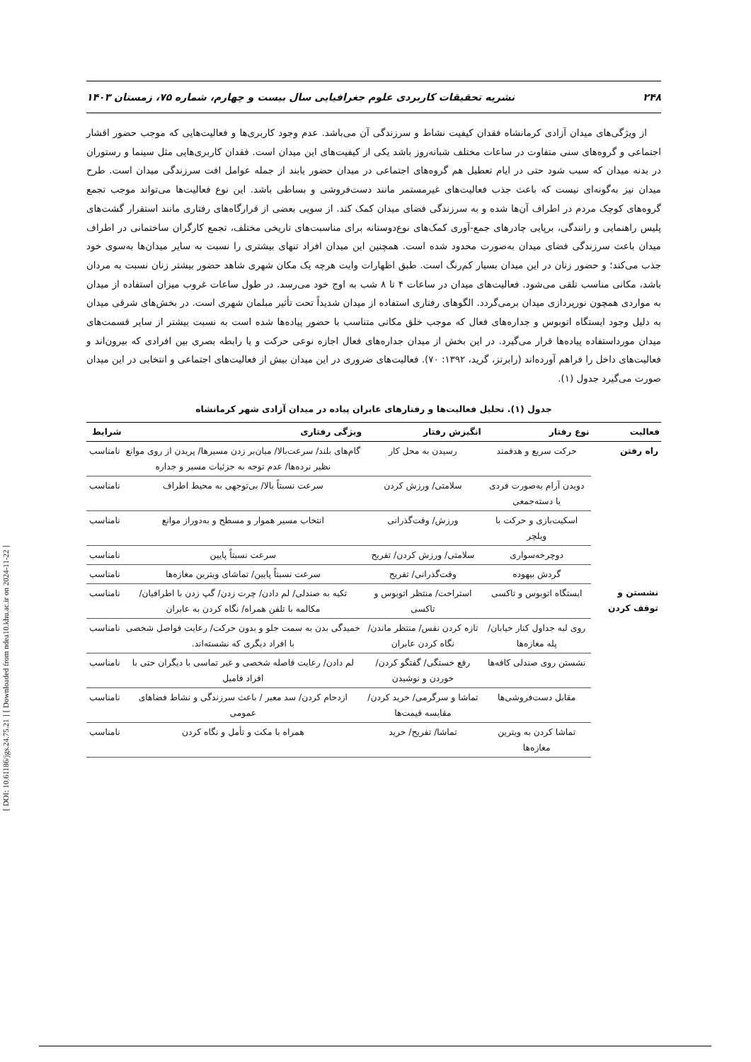[ DOI: 10.61186/jgs.24.75.21 ] [ Downloaded from ndea10.khu.ac.ir on 2024-11-22 ]
۲۴۸ نشریه تحقیقات کاربردی علوم جغرافیایی سال بیست و چهارم، شماره ۷۵، زمستان ۱۴۰۳
از ویژگی‌های میدان آزادی کرمانشاه فقدان کیفیت نشاط و سرزندگی آن می‌باشد. عدم وجود کاربری‌ها و فعالیت‌هایی که موجب حضور اقشار اجتماعی و گروه‌های سنی متفاوت در ساعات مختلف شبانه‌روز باشد یکی از کیفیت‌های این میدان است. فقدان کاربری‌هایی مثل سینما و رستوران در بدنه میدان که سبب شود حتی در ایام تعطیل هم گروه‌های اجتماعی در میدان حضور یابند از جمله عوامل افت سرزندگی میدان است. طرح میدان نیز به‌گونه‌ای نیست که باعث جذب فعالیت‌های غیرمستمر مانند دست‌فروشی و بساطی باشد. این نوع فعالیت‌ها می‌تواند موجب تجمع گروه‌های کوچک مردم در اطراف آن‌ها شده و به سرزندگی فضای میدان کمک کند. از سویی بعضی از قرارگاه‌های رفتاری مانند استقرار گشت‌های پلیس راهنمایی و رانندگی، برپایی چادرهای جمع-آوری کمک‌های نوع‌دوستانه برای مناسبت‌های تاریخی مختلف، تجمع کارگران ساختمانی در اطراف میدان باعث سرزندگی فضای میدان به‌صورت محدود شده است. همچنین این میدان افراد تنهای بیشتری را نسبت به سایر میدان‌ها به‌سوی خود جذب می‌کند؛ و حضور زنان در این میدان بسیار کم‌رنگ است. طبق اظهارات وایت هرچه یک مکان شهری شاهد حضور بیشتر زنان نسبت به مردان باشد، مکانی مناسب تلقی می‌شود. فعالیت‌های میدان در ساعات ۴ تا ۸ شب به اوج خود می‌رسد. در طول ساعات غروب میزان استفاده از میدان به مواردی همچون نورپردازی میدان برمی‌گردد. الگوهای رفتاری استفاده از میدان شدیداً تحت تأثیر مبلمان شهری است. در بخش‌های شرقی میدان به دلیل وجود ایستگاه اتوبوس و جداره‌های فعال که موجب خلق مکانی متناسب با حضور پیاده‌ها شده است به نسبت بیشتر از سایر قسمت‌های میدان مورداستفاده پیاده‌ها قرار می‌گیرد. در این بخش از میدان جداره‌های فعال اجازه نوعی حرکت و یا رابطه بصری بین افرادی که بیرون‌اند و فعالیت‌های داخل را فراهم آورده‌اند (رابرتز، گرید، ۱۳۹۲: ۷۰). فعالیت‌های ضروری در این میدان بیش از فعالیت‌های اجتماعی و انتخابی در این میدان صورت می‌گیرد جدول (۱).
جدول (۱). تحلیل فعالیت‌ها و رفتارهای عابران پیاده در میدان آزادی شهر کرمانشاه
| فعالیت | نوع رفتار | انگیزش رفتار | ویژگی رفتاری | شرایط |
| --- | --- | --- | --- | --- |
| راه رفتن | حرکت سریع و هدفمند | رسیدن به محل کار | گام‌های بلند/ سرعت‌بالا/ میان‌بر زدن مسیرها/ پریدن از روی موانع نظیر نرده‌ها/ عدم توجه به جزئیات مسیر و جداره | نامناسب |
| | دویدن آرام به‌صورت فردی یا دسته‌جمعی | سلامتی/ ورزش کردن | سرعت نسبتاً بالا/ بی‌توجهی به محیط اطراف | نامناسب |
| | اسکیت‌بازی و حرکت با ویلچر | ورزش/ وقت‌گذرانی | انتخاب مسیر هموار و مسطح و به‌دوراز موانع | نامناسب |
| | دوچرخه‌سواری | سلامتی/ ورزش کردن/ تفریح | سرعت نسبتاً پایین | نامناسب |
| | گردش بیهوده | وقت‌گذرانی/ تفریح | سرعت نسبتاً پایین/ تماشای ویترین مغازه‌ها | نامناسب |
| نشستن و توقف کردن | ایستگاه اتوبوس و تاکسی | استراحت/ منتظر اتوبوس و تاکسی | تکیه به صندلی/ لم دادن/ چرت زدن/ گپ زدن با اطرافیان/ مکالمه با تلفن همراه/ نگاه کردن به عابران | نامناسب |
| | روی لبه جداول کنار خیابان/ پله مغازه‌ها | تازه کردن نفس/ منتظر ماندن/ نگاه کردن عابران | خمیدگی بدن به سمت جلو و بدون حرکت/ رعایت فواصل شخصی با افراد دیگری که نشسته‌اند. | نامناسب |
| | نشستن روی صندلی کافه‌ها | رفع خستگی/ گفتگو کردن/ خوردن و نوشیدن | لم دادن/ رعایت فاصله شخصی و غیر تماسی با دیگران حتی با افراد فامیل | نامناسب |
| | مقابل دست‌فروشی‌ها | تماشا و سرگرمی/ خرید کردن/ مقایسه قیمت‌ها | ازدحام کردن/ سد معبر / باعث سرزندگی و نشاط فضاهای عمومی | نامناسب |
| | تماشا کردن به ویترین مغازه‌ها | تماشا/ تفریح/ خرید | همراه با مکث و تأمل و نگاه کردن | نامناسب |